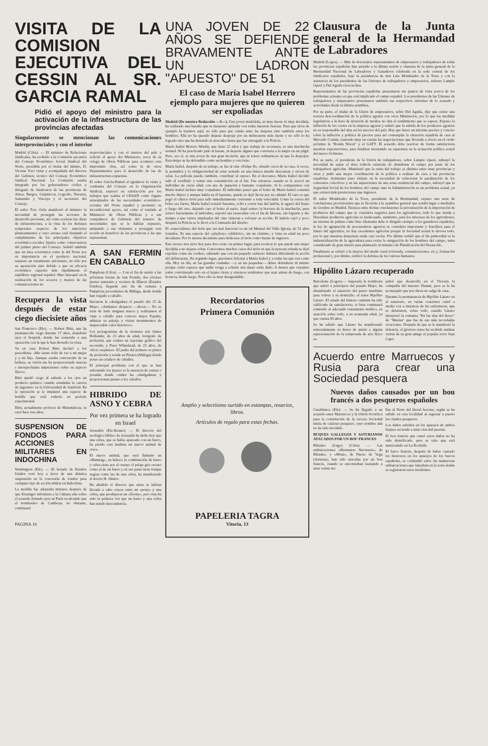VISITA DE LA COMISION EJECUTIVA DEL CESSIN AL SR. GARCIA RAMAL
Pidió el apoyo del ministro para la activación de la infraestructura de las provincias afectadas
Singularmente se mencionan las comunicaciones interprovinciales y con el interior
Madrid (Cifra). — El ministro de Relaciones Sindicales, ha recibido a la Comisión ejecutiva del Consejo Económico Social Sindical del Norte, presidida por el titular del mismo, D. Vicente Toro Ortiz y acompañada del director del Gabinete técnico del Consejo Económico Sindical Nacional. La Comisión estaba integrada por los gobernadores civiles y delegado de Sindicatos de las provincias de Alava, Burgos, Guipúzcoa, Logroño, Navarra, Santander y Vizcaya y el secretario del Consejo.
El señor Toro Ortiz manifestó al ministro la necesidad de proseguir las acciones de desarrollo previstas, así como acelerar las obras de infraestructura, a la vista de los desfases temporales respecto de los anteriores planteamientos y cuyo retraso está frenando el cumplimiento de los principales objetivos económico-sociales fijados como consecuencia del primer pleno del Consejo. Señaló también que un área económica como la del Norte por su importancia en el producto nacional, requiere un tratamiento prioritario, no sólo por su aportación sino debido a que su eficacia económica capacita más rápidamente el equilibrio regional español. Hizo hincapié en la realización de los accesos y mejora de las comunicaciones in-
Recupera la vista después de estar ciego diecisiete años
San Francisco (Efe). — Robert Bitts, que ha permanecido ciego durante 17 años, abandonó ayer el hospital, donde fue sometido a una operación con la que le han devuelto la vista.
Ya en casa Robert Bitts declaró a los periodistas: «Me siento feliz de ver a mi mujer y a mi hijo. Aunque estaba convencido de su belleza, su visión me ha proporcionado nuevas e insospechadas impresiones sobre su aspecto físico».
Bitts quedó ciego al saltarle a los ojos un producto químico cuando estudiaba la carrera de ingeniero en la Universidad de Stanford. En la operación se le implantó una especie de lentilla que está todavía en período experimental.
Bitts, actualmente profesor de Matemáticas, se casó hace tres años.
SUSPENSION DE FONDOS PARA ACCIONES MILITARES EN INDOCHINA
Washington (Efe). — El Senado de Estados Unidos votó hoy a favor de una drástica suspensión en la concesión de fondos para cualquier tipo de acción militar en Indochina.
La medida fue adoptada minutos después de que Kissinger informara a la Cámara alta sobre el acuerdo firmado ayer en París recalcando que el bombardeo de Camboya, no obstante, continuará
terprovinciales y con el interior del país y solicitó el apoyo del Ministerio, cerca de su colega de Obras Públicas para acometer esta importante obra, así como la de otros Departamentos para el desarrollo de las de infraestructura expuestas.
El señor García-Ramal al agradecer la visita y confianza del Consejo en la Organización Sindical, expresó su satisfacción por los trabajos que realiza el CESSIN como órgano armonizador de las necesidades económico-sociales del Norte español y prometió su incondicional apoyo, así como el traslado al Ministerio de Obras Públicas y a sus compañeros de Gabinete del temario de necesidades que se le habían expuesto, animando a sus visitantes a proseguir esta acción en beneficio de las provincias a las que representan.
A SAN FERMIN EN CABALLO
Pamplona (Cifra). — Con el fin de asistir a las próximas fiestas de San Fermín, dos jóvenes jinetes naturales y vecinos de Illinois (Estados Unidos), llegarán este fin de semana a Pamplona procedentes de Málaga, desde donde han viajado a caballo.
Iniciaron la cabalgadura el pasado día 15 de Mayo. «Andamos despacio —dicen—. No se trata de batir ninguna marca y realizamos el viaje a caballo para conocer mejor España, admirar su paisaje y visitar monumentos de inapreciable valor histórico».
Los protagonistas de la aventura son James Hollander, de 23 años de edad, fotógrafo de profesión, que realiza un reportaje gráfico del recorrido, y Peter Whitehead, de 25 años, de oficio carpintero. El padre del primero es pintor de profesión y reside en Pizarra (Málaga) donde posee un criadero de caballos.
El principal problema con el que se han enfrentado los jinetes es la ausencia de ventas o posadas donde cuiden las cabalgaduras y proporcionen pienso a los caballos.
HIBRIDO DE ASNO Y CEBRA
Por vez primera se ha logrado en Israel
Jerusalén (Efe-Reuter). — El director del zoológico bíblico de Jerusalén ha dicho hoy que una cebra, que se había apareado con un burro, ha parido esta mañana un nuevo animal de cruce.
El nuevo animal, que será llamado un «Hamzag», en hebreo la combinación de burro y cebra tiene por el cuerpo el pelaje gris oscuro como el de un burro y en sus patas tiene franjas negras como las de una cebra, ha manifestado el doctor H. Shulov.
Ha añadido el director que antes se habían llevado a cabo cruces entre un «pony» y una cebra, que produjeron un «Zeony», pero ésta ha sido la primera vez que un burro y una cebra han tenido descendencia.
PAGINA 16
UNA JOVEN DE 22 AÑOS SE DEFIENDE BRAVAMENTE ANTE UN LADRON "APUESTO" DE 51
El caso de María Isabel Herrero ejemplo para mujeres que no quieren ser expoliadas
Madrid (De nuestra Redacción —S—). Una joven madrileña, ni muy fuerte ni muy decidida, ha realizado una hazaña que es menester aplaudir con todas nuestras fuerzas. Para que sirva de ejemplo la traemos aquí, no sólo para que cunda entre las mujeres sino también entre los hombres. Ella no ha querido dejarse despojar por un delincuente más fuerte y no sólo lo ha logrado sino que ha detenido al atracador hasta que fue entregado a la Policía.
María Isabel Herrero Martín, que tiene 22 años y que trabaja de secretaria, es una muchacha normal. Ni ha practicado judo ni karate, ni deporte alguno que convierta a la mujer en un púgil. Pero, eso sí, es una joven de una gran decisión, que ni tolera ordinarieces ni que la despojen. Esta mujer se ha defendido como un hombre y con éxito.
María Isabel, después de su trabajo, se fue al cine «Felipe II», situado cerca de su casa. A veces, la penunbra y la obligatoriedad de estar sentado en una butaca muelle descansan y sirven de relax. La película puede, también, contribuir al reposo. En el descanso, María Isabel decidió salir al vestíbulo y tomar una consumición en el bar. Fue entonces cuando se le acercó un individuo de cierta edad, con aire de jaquetón y bastante corpulento. Si lo comparamos con María Isabel incluso muy corpulento. El individuo pensó que el bolso de María Isabel contenía mucho dinero y aunque había en él bastante, quizás se dejó llevar por su calidad. El caso es que pegó el clásico tirón para salir inmediatamente corriendo a toda velocidad. Como la correa del bolso era fuerte, María Isabel resistió bastante, echó a correr tras del ladrón, le agarró del brazo y luego del otro, dejando caer el bolso al suelo. Aquí estuvo la bravura de la muchacha, pues retuvo fuertemente al individuo, soportó sus tarascadas con el fin de librarse, sin lograrlo y dio tiempo a que varios empleados del cine vinieran a reforzar su acción. El ladrón cayó y poco después la Policía se lo llevó a la Comisaría del distrito.
El «especialista» del tirón que tan mal funcionó es un tal Manuel del Valle Iglesia, de 51 años fornidos. Es una especie del «playboy» celtibérico, sin un céntimo, y vista su edad un poco decadente. Por lo menos decadente para dedicarse al tirón como fuente de ingresos.
Este suceso nos sirve hoy para dos cosas: en primer lugar, para recalcar lo que puede una mujer decidida a no dejarse robar. Conocemos muchos casos del tirón en que la persona robada se dejó expoliar como un cordero, sabiendo que con un pequeño esfuerzo hubiera dificultado la acción del delincuente. En segundo lugar, queremos felicitar a María Isabel y a todas las que son como ella. Hoy en día, en las grandes ciudades —y en las pequeñas— debes defenderte tú mismo porque como esperes que nadie venga a echarte una mano estás dado. A menos que vayamos todos convirtiendo esto en el lejano Oeste y entonces tendremos que usar armas de fuego, con licencia, desde luego. Pero ello es muy desagradable.
Recordatorios
Primera Comunión
Amplio y selectísimo surtido en estampas, rosarios, libros.
Artículos de regalo para estas fechas.
PAPELERIA TAGRA
Vitoria, 13
Clausura de la Junta general de la Hermandad de Labradores
Madrid (Logos). — Más de doscientos representantes de empresarios y trabajadores de todas las provincias españolas han asistido a la última sesión y clausura de la junta general de la Hermandad Nacional de Labradores y Ganaderos celebrada en la sede central de los Sindicatos españoles, bajo la presidencia de don Luis Mombiedro de la Torre y con la asistencia de los presidentes de las Uniones de trabajadores y empresarios, señores Lample Operé y Del Aguila Goicoechea.
Representantes de las provincias españolas presentaron sus puntos de vista acerca de los problemas actuales en que está implicado el campo español. Los presidentes de las Uniones de trabajadores y empresarios presentaron también sus respectivos informes de lo actuado y actividades desde la última asamblea.
Por su parte, el titular de la Unión de empresarios, señor Del Aguila, dijo que existe una notoria descoordinación de la política agraria con otros Ministerios, por lo que las medidas legislativas a la hora de dotación de medios no dan el rendimiento que se espera. Expuso la inflación de los costes en la empresa agraria y señaló que la subida de los productos agrarios no es responsable del alza en los precios del país. Hay que hacer un informe preciso y conciso sobre la inflación y política de precios para así contemplar la situación española de cara al Mercado Común, teniendo muy en cuenta las negociaciones que llevarán a efecto en el otoño próximo la "Ronda Nixon" y el GATT. El acuerdo debe resolver de forma satisfactoria nuestras exportaciones, para finalizar mostrando su esperanza en la actuación política actual del nuevo Gobierno.
Por su parte, el presidente de la Unión de trabajadores, señor Lample Operé, subrayó la necesidad de atajar el deso todavía existente de abandonar el campo por parte de los trabajadores agrícolas. Manifestó que la renta del trabajo es distinta entre unas provincias y otras y pidió una mejor coordinación de la política a realizar de cara a las provincias españolas. Asimismo puso énfasis en la necesidad de solucionar la paralización de los convenios colectivos y en las aspiraciones de una zona residencial del campo, subrayó que la Seguridad Social de los hombres del campo ante la Administración es un problema actual, ya que existen más prestaciones que ingresos.
El señor Mombiedro de la Torre, presidente de la Hermandad, expuso una serie de conclusiones provisionales que se llevarán a la asamblea general que tendrá lugar a mediados de Octubre en Madrid. Destaca entre dichas conclusiones la privatización de la importación de productos del campo que se considera negativa para los agricultores; todo lo que tienda a liberalizar productos agrícolas es inadecuado, asimismo, para los intereses de los agricultores; un sistema de primas como hizo Alemania debe ir dirigido siempre a los ganaderos españoles, la ley de agrupación de procuradores agrarios se considera importante y fructífera para el futuro del agricultor; no hay excedentes agrícolas porque la Sociedad actual lo devora todo, por lo que nuestras despensas están casi vacías. Por último señaló que el fin primordial es la industrialización de la agricultura para evitar la emigración de los hombres del campo, tema considerado de gran interés para plantearlo al ministro de Planificación del Desarrollo.
Finalmente se refirió a la mejora del medio rural (vivienda, comunicaciones, etc.), formación profesional y, por último, ratificó la defensa de los valores humanos.
Hipólito Lázaro recuperado
Barcelona (Logos).— Superada la trombosis que sufrió a principios del pasado Mayo, ha abandonado el sanatorio del paseo marítimo para volver a su domicilio, el tenor Hipólito Lázaro. El estado del famoso cantante ha sido calificado de satisfactorio, si bien continuará sometido al adecuado tratamiento médico, en atención sobre todo, a su avanzada edad, ya que cuenta 85 años.
Se ha sabido que Lázaro ha manifestado reiteradamente su deseo de asistir a alguna representación de la temporada de arte lírico es-
pañol que desarrolla en el Victoria la compañía del maestro Dumut, pero se le ha aconsejado que por ahora no salga de casa.
Durante la permanencia de Hipólito Lázaro en el sanatorio, en varias ocasiones cantó a media voz a instancia de las enfermeras, que se deleitaron, sobre todo, cuando Lázaro interpretó la romanza "En las alas del deseo" de "Marina" que fue de sus más recordadas creaciones. Después de que se le manifestó la dolencia, el glorioso tenor ha recibido asiduas visitas de su gran amigo el popular actor Juan Capri.
Acuerdo entre Marruecos y Rusia para crear una Sociedad pesquera
Nuevos daños causados por un bou francés a dos pesqueros españoles
Casablanca (Efe). — Se ha llegado a un acuerdo entre Marruecos y la Unión Soviética para la constitución de la tercera Sociedad mixta de carácter pesquero, cuyo nombre aún no ha sido decidido.
BUQUES GALLEGOS Y ASTURIANOS ATACADOS POR UN BOU FRANCES
Ribadeo (Lugo) (Cifra). — Las embarcaciones «Hermanos Navarrete», de Ribadeo, y «Moni», de Puerto de Vega (Asturias), han sido atacadas por un bou francés, cuando se encontraban faenando a unas veinte mi-
llas al Norte del litoral lucense, según se ha sabido en esta localidad al regresar a puerto los citados pesqueros.
Los daños sufridos en los aparejos de ambos buques asciende a unas cien mil pesetas.
El bou francés que causó estos daños no ha sido identificado, pero se sabe que está matriculado en La Rochelle.
El barco francés, después de haber causado los destrozos en los aparejos de los barcos españoles, se confundió entre las numerosas embarcaciones que faneaban en la zona donde se registraron estos incidentes.